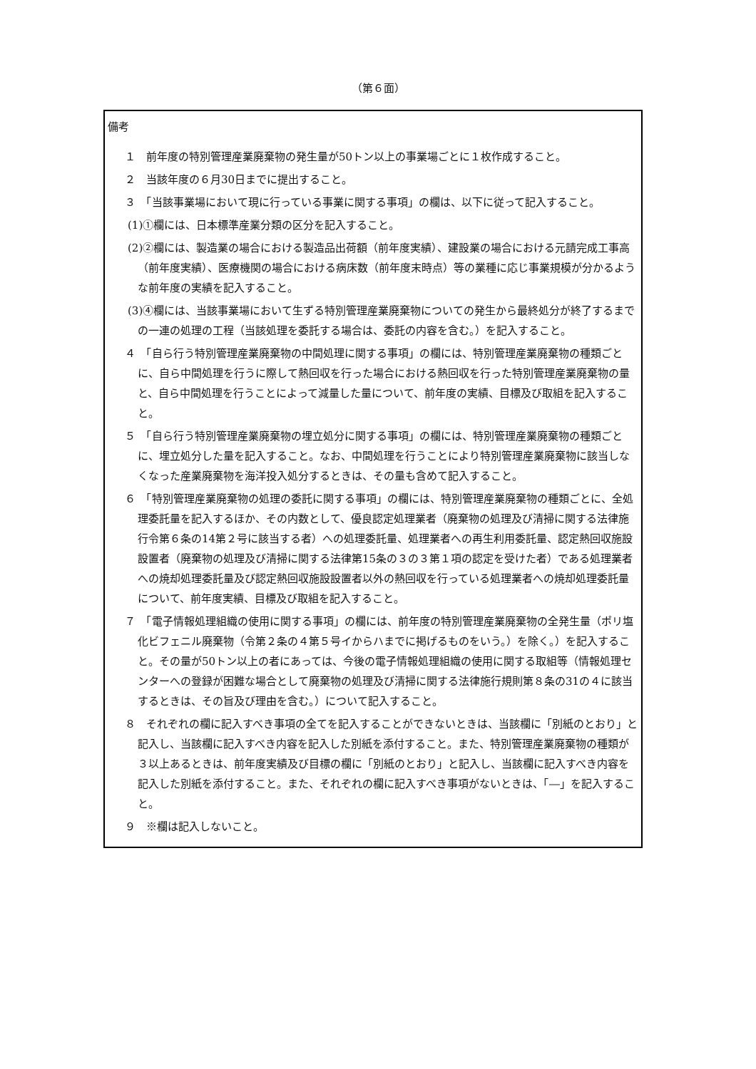（第６面）
備考
１　前年度の特別管理産業廃棄物の発生量が50トン以上の事業場ごとに１枚作成すること。
２　当該年度の６月30日までに提出すること。
３　「当該事業場において現に行っている事業に関する事項」の欄は、以下に従って記入すること。
(1)①欄には、日本標準産業分類の区分を記入すること。
(2)②欄には、製造業の場合における製造品出荷額（前年度実績）、建設業の場合における元請完成工事高（前年度実績）、医療機関の場合における病床数（前年度末時点）等の業種に応じ事業規模が分かるような前年度の実績を記入すること。
(3)④欄には、当該事業場において生ずる特別管理産業廃棄物についての発生から最終処分が終了するまでの一連の処理の工程（当該処理を委託する場合は、委託の内容を含む。）を記入すること。
４　「自ら行う特別管理産業廃棄物の中間処理に関する事項」の欄には、特別管理産業廃棄物の種類ごとに、自ら中間処理を行うに際して熱回収を行った場合における熱回収を行った特別管理産業廃棄物の量と、自ら中間処理を行うことによって減量した量について、前年度の実績、目標及び取組を記入すること。
５　「自ら行う特別管理産業廃棄物の埋立処分に関する事項」の欄には、特別管理産業廃棄物の種類ごとに、埋立処分した量を記入すること。なお、中間処理を行うことにより特別管理産業廃棄物に該当しなくなった産業廃棄物を海洋投入処分するときは、その量も含めて記入すること。
６　「特別管理産業廃棄物の処理の委託に関する事項」の欄には、特別管理産業廃棄物の種類ごとに、全処理委託量を記入するほか、その内数として、優良認定処理業者（廃棄物の処理及び清掃に関する法律施行令第６条の14第２号に該当する者）への処理委託量、処理業者への再生利用委託量、認定熱回収施設設置者（廃棄物の処理及び清掃に関する法律第15条の３の３第１項の認定を受けた者）である処理業者への焼却処理委託量及び認定熱回収施設設置者以外の熱回収を行っている処理業者への焼却処理委託量について、前年度実績、目標及び取組を記入すること。
７　「電子情報処理組織の使用に関する事項」の欄には、前年度の特別管理産業廃棄物の全発生量（ポリ塩化ビフェニル廃棄物（令第２条の４第５号イからハまでに掲げるものをいう。）を除く。）を記入すること。その量が50トン以上の者にあっては、今後の電子情報処理組織の使用に関する取組等（情報処理センターへの登録が困難な場合として廃棄物の処理及び清掃に関する法律施行規則第８条の31の４に該当するときは、その旨及び理由を含む。）について記入すること。
８　それぞれの欄に記入すべき事項の全てを記入することができないときは、当該欄に「別紙のとおり」と記入し、当該欄に記入すべき内容を記入した別紙を添付すること。また、特別管理産業廃棄物の種類が３以上あるときは、前年度実績及び目標の欄に「別紙のとおり」と記入し、当該欄に記入すべき内容を記入した別紙を添付すること。また、それぞれの欄に記入すべき事項がないときは、「―」を記入すること。
９　※欄は記入しないこと。